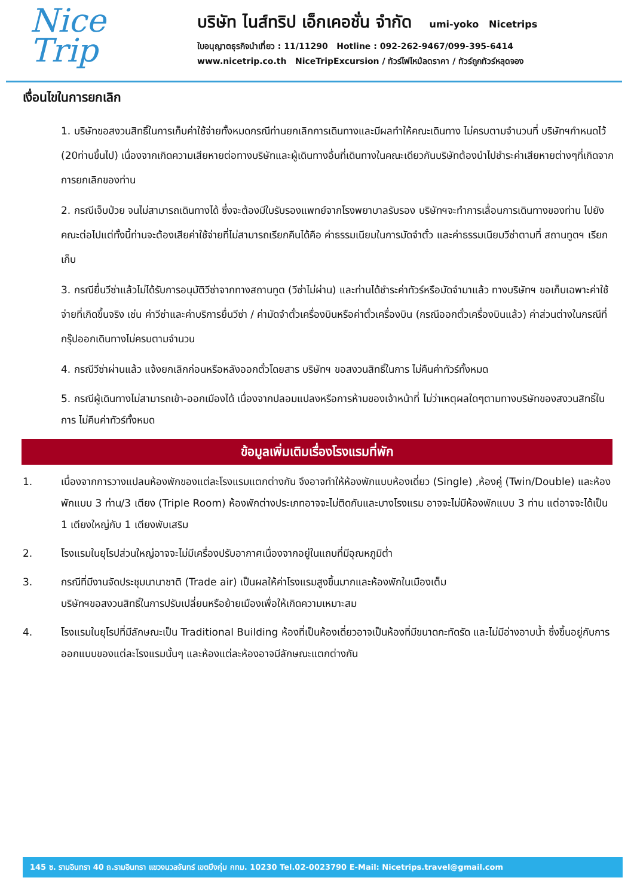Nice
Trip
บริษัท ไนส์ทริป เอ็กเคอชั่น จำกัด umi-yoko Nicetrips
ใบอนุญาตธุรกิจนำเที่ยว : 11/11290 Hotline : 092-262-9467/099-395-6414
www.nicetrip.co.th NiceTripExcursion / ทัวร์ไฟไหม้ลดราคา / ทัวร์ถูกทัวร์หลุดจอง
เงื่อนไขในการยกเลิก
1. บริษัทขอสงวนสิทธิ์ในการเก็บค่าใช้จ่ายทั้งหมดกรณีท่านยกเลิกการเดินทางและมีผลทำให้คณะเดินทาง ไม่ครบตามจำนวนที่ บริษัทฯกำหนดไว้ (20ท่านขึ้นไป) เนื่องจากเกิดความเสียหายต่อทางบริษัทและผู้เดินทางอื่นที่เดินทางในคณะเดียวกันบริษัทต้องนำไปชำระค่าเสียหายต่างๆที่เกิดจากการยกเลิกของท่าน
2. กรณีเจ็บป่วย จนไม่สามารถเดินทางได้ ซึ่งจะต้องมีใบรับรองแพทย์จากโรงพยาบาลรับรอง บริษัทฯจะทำการเลื่อนการเดินทางของท่าน ไปยังคณะต่อไปแต่ทั้งนี้ท่านจะต้องเสียค่าใช้จ่ายที่ไม่สามารถเรียกคืนได้คือ ค่าธรรมเนียมในการมัดจำตั๋ว และค่าธรรมเนียมวีซ่าตามที่ สถานทูตฯ เรียกเก็บ
3. กรณียื่นวีซ่าแล้วไม่ได้รับการอนุมัติวีซ่าจากทางสถานทูต (วีซ่าไม่ผ่าน) และท่านได้ชำระค่าทัวร์หรือมัดจำมาแล้ว ทางบริษัทฯ ขอเก็บเฉพาะค่าใช้จ่ายที่เกิดขึ้นจริง เช่น ค่าวีซ่าและค่าบริการยื่นวีซ่า / ค่ามัดจำตั๋วเครื่องบินหรือค่าตั๋วเครื่องบิน (กรณีออกตั๋วเครื่องบินแล้ว) ค่าส่วนต่างในกรณีที่กรุ๊ปออกเดินทางไม่ครบตามจำนวน
4. กรณีวีซ่าผ่านแล้ว แจ้งยกเลิกก่อนหรือหลังออกตั๋วโดยสาร บริษัทฯ ขอสงวนสิทธิ์ในการ ไม่คืนค่าทัวร์ทั้งหมด
5. กรณีผู้เดินทางไม่สามารถเข้า-ออกเมืองได้ เนื่องจากปลอมแปลงหรือการห้ามของเจ้าหน้าที่ ไม่ว่าเหตุผลใดๆตามทางบริษัทของสงวนสิทธิ์ในการ ไม่คืนค่าทัวร์ทั้งหมด
ข้อมูลเพิ่มเติมเรื่องโรงแรมที่พัก
1. เนื่องจากการวางแปลนห้องพักของแต่ละโรงแรมแตกต่างกัน จึงอาจทำให้ห้องพักแบบห้องเดี่ยว (Single) ,ห้องคู่ (Twin/Double) และห้องพักแบบ 3 ท่าน/3 เตียง (Triple Room) ห้องพักต่างประเภทอาจจะไม่ติดกันและบางโรงแรม อาจจะไม่มีห้องพักแบบ 3 ท่าน แต่อาจจะได้เป็น 1 เตียงใหญ่กับ 1 เตียงพับเสริม
2. โรงแรมในยุโรปส่วนใหญ่อาจจะไม่มีเครื่องปรับอากาศเนื่องจากอยู่ในแถบที่มีอุณหภูมิต่ำ
3. กรณีที่มีงานจัดประชุมนานาชาติ (Trade air) เป็นผลให้ค่าโรงแรมสูงขึ้นมากและห้องพักในเมืองเต็ม
บริษัทฯขอสงวนสิทธิ์ในการปรับเปลี่ยนหรือย้ายเมืองเพื่อให้เกิดความเหมาะสม
4. โรงแรมในยุโรปที่มีลักษณะเป็น Traditional Building ห้องที่เป็นห้องเดี่ยวอาจเป็นห้องที่มีขนาดกะทัดรัด และไม่มีอ่างอาบน้ำ ซึ่งขึ้นอยู่กับการออกแบบของแต่ละโรงแรมนั้นๆ และห้องแต่ละห้องอาจมีลักษณะแตกต่างกัน
145 ซ. รามอินทรา 40 ถ.รามอินทรา แขวงนวลจันทร์ เขตบึงกุ่ม กทม. 10230 Tel.02-0023790 E-Mail: Nicetrips.travel@gmail.com